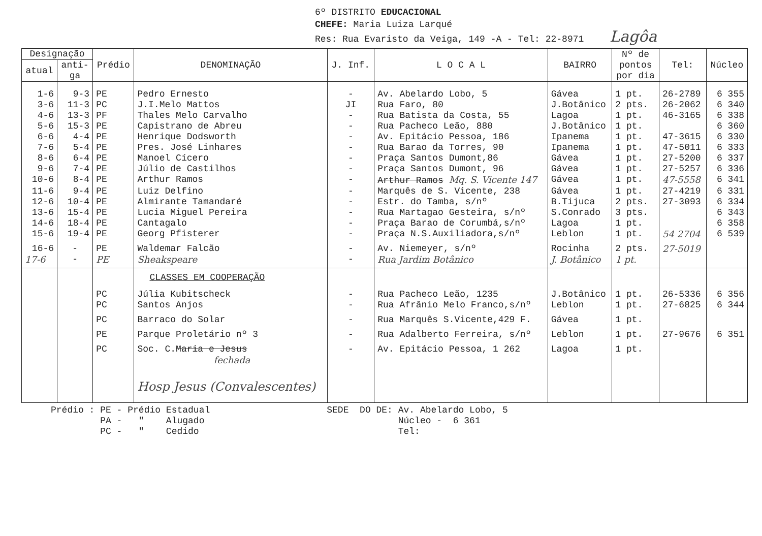6º DISTRITO EDUCACIONAL
CHEFE: Maria Luiza Larqué
Res: Rua Evaristo da Veiga, 149 -A - Tel: 22-8971 Lagôa
| Designação | | Prédio | DENOMINAÇÃO | J. Inf. | L O C A L | BAIRRO | Nº de pontos por dia | Tel: | Núcleo |
| --- | --- | --- | --- | --- | --- | --- | --- | --- | --- |
| atual | anti- ga | | | | | | | | |
| 1-6 | 9-3 | PE | Pedro Ernesto | - | Av. Abelardo Lobo, 5 | Gávea | 1 pt. | 26-2789 | 6 355 |
| 3-6 | 11-3 | PC | J.I.Melo Mattos | JI | Rua Faro, 80 | J.Botânico | 2 pts. | 26-2062 | 6 340 |
| 4-6 | 13-3 | PF | Thales Melo Carvalho | - | Rua Batista da Costa, 55 | Lagoa | 1 pt. | 46-3165 | 6 338 |
| 5-6 | 15-3 | PE | Capistrano de Abreu | - | Rua Pacheco Leão, 880 | J.Botânico | 1 pt. | | 6 360 |
| 6-6 | 4-4 | PE | Henrique Dodsworth | - | Av. Epitácio Pessoa, 186 | Ipanema | 1 pt. | 47-3615 | 6 330 |
| 7-6 | 5-4 | PE | Pres. José Linhares | - | Rua Barao da Torres, 90 | Ipanema | 1 pt. | 47-5011 | 6 333 |
| 8-6 | 6-4 | PE | Manoel Cícero | - | Praça Santos Dumont,86 | Gávea | 1 pt. | 27-5200 | 6 337 |
| 9-6 | 7-4 | PE | Júlio de Castilhos | - | Praça Santos Dumont, 96 | Gávea | 1 pt. | 27-5257 | 6 336 |
| 10-6 | 8-4 | PE | Arthur Ramos | - | Arthur Ramos Mq. S. Vicente 147 | Gávea | 1 pt. | 47-5558 | 6 341 |
| 11-6 | 9-4 | PE | Luiz Delfino | - | Marquês de S. Vicente, 238 | Gávea | 1 pt. | 27-4219 | 6 331 |
| 12-6 | 10-4 | PE | Almirante Tamandaré | - | Estr. do Tamba, s/nº | B.Tijuca | 2 pts. | 27-3093 | 6 334 |
| 13-6 | 15-4 | PE | Lucia Miguel Pereira | - | Rua Martagao Gesteira, s/nº | S.Conrado | 3 pts. | | 6 343 |
| 14-6 | 18-4 | PE | Cantagalo | - | Praça Barao de Corumbá,s/nº | Lagoa | 1 pt. | | 6 358 |
| 15-6 | 19-4 | PE | Georg Pfisterer | - | Praça N.S.Auxiliadora,s/nº | Leblon | 1 pt. | 54 2704 | 6 539 |
| 16-6 | - | PE | Waldemar Falcão | - | Av. Niemeyer, s/nº | Rocinha | 2 pts. | 27-5019 | |
| 17-6 | - | PE | Sheakspeare | - | Rua Jardim Botânico | J. Botânico | 1 pt. | | |
| | | | CLASSES EM COOPERAÇÃO | | | | | | |
| | | PC | Júlia Kubitscheck | - | Rua Pacheco Leão, 1235 | J.Botânico | 1 pt. | 26-5336 | 6 356 |
| | | PC | Santos Anjos | - | Rua Afrânio Melo Franco,s/nº | Leblon | 1 pt. | 27-6825 | 6 344 |
| | | PC | Barraco do Solar | - | Rua Marquês S.Vicente,429 F. | Gávea | 1 pt. | | |
| | | PE | Parque Proletário nº 3 | - | Rua Adalberto Ferreira, s/nº | Leblon | 1 pt. | 27-9676 | 6 351 |
| | | PC | Soc. C. Maria e Jesus fechada | - | Av. Epitácio Pessoa, 1 262 | Lagoa | 1 pt. | | |
| | | | Hosp Jesus (Convalescentes) | | | | | | |
Prédio : PE - Prédio Estadual PA - " Alugado PC - " Cedido
SEDE DO DE: Av. Abelardo Lobo, 5 Núcleo - 6 361 Tel: